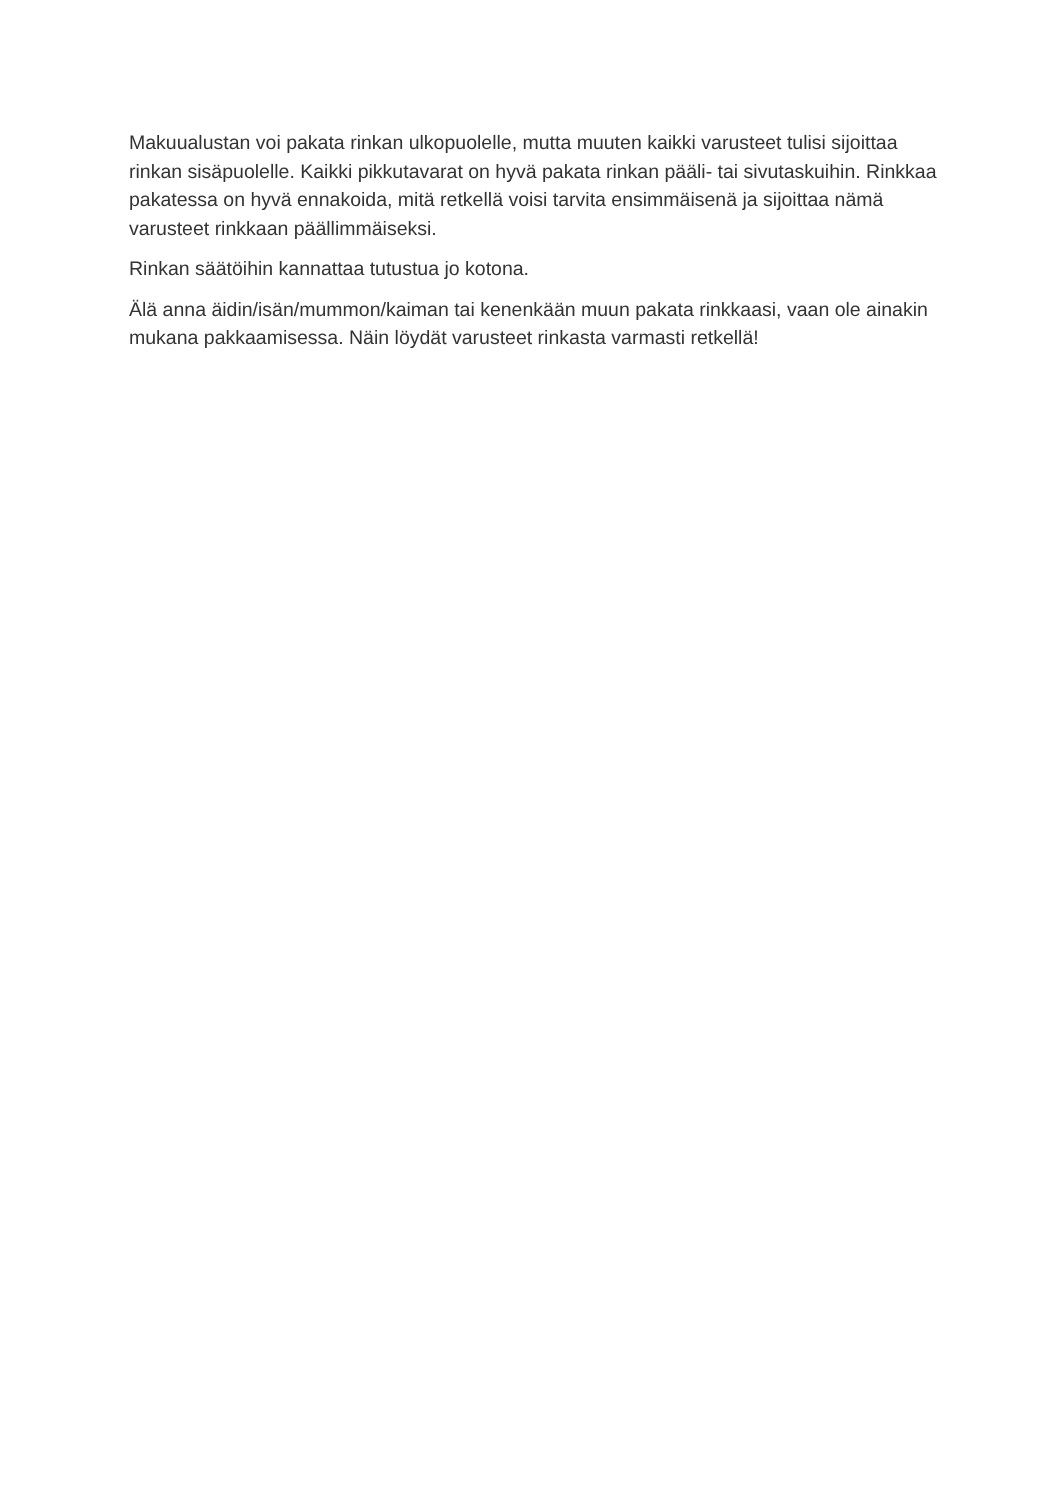Makuualustan voi pakata rinkan ulkopuolelle, mutta muuten kaikki varusteet tulisi sijoittaa rinkan sisäpuolelle. Kaikki pikkutavarat on hyvä pakata rinkan pääli- tai sivutaskuihin. Rinkkaa pakatessa on hyvä ennakoida, mitä retkellä voisi tarvita ensimmäisenä ja sijoittaa nämä varusteet rinkkaan päällimmäiseksi.
Rinkan säätöihin kannattaa tutustua jo kotona.
Älä anna äidin/isän/mummon/kaiman tai kenenkään muun pakata rinkkaasi, vaan ole ainakin mukana pakkaamisessa. Näin löydät varusteet rinkasta varmasti retkellä!